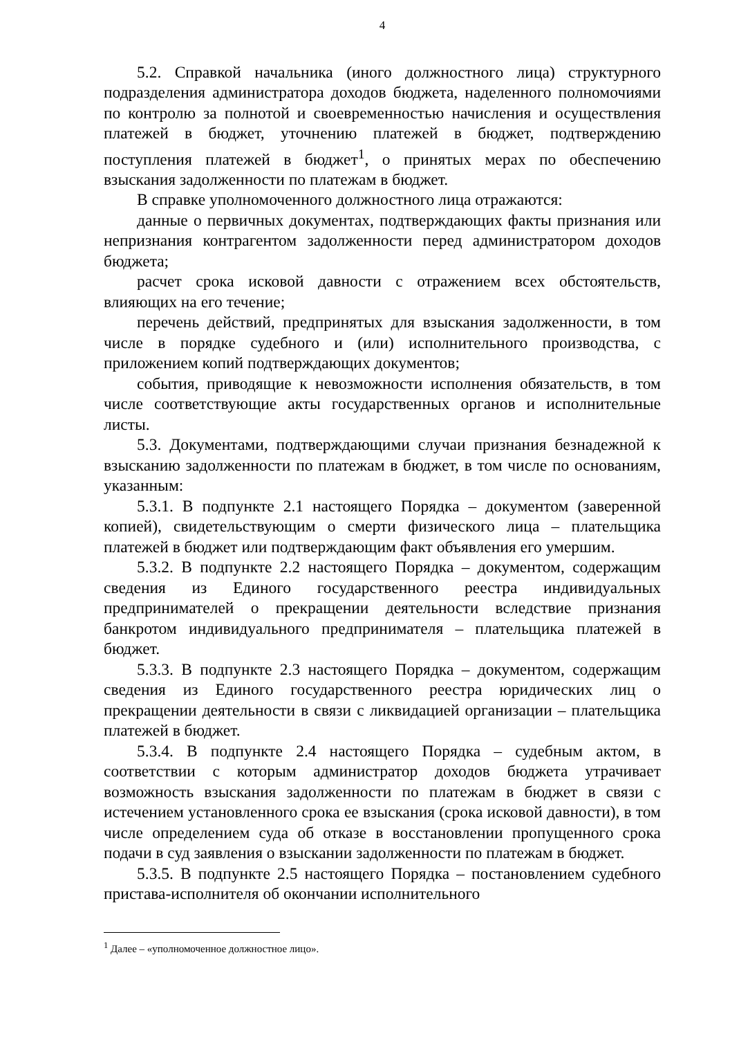4
5.2. Справкой начальника (иного должностного лица) структурного подразделения администратора доходов бюджета, наделенного полномочиями по контролю за полнотой и своевременностью начисления и осуществления платежей в бюджет, уточнению платежей в бюджет, подтверждению поступления платежей в бюджет<sup>1</sup>, о принятых мерах по обеспечению взыскания задолженности по платежам в бюджет.
В справке уполномоченного должностного лица отражаются:
данные о первичных документах, подтверждающих факты признания или непризнания контрагентом задолженности перед администратором доходов бюджета;
расчет срока исковой давности с отражением всех обстоятельств, влияющих на его течение;
перечень действий, предпринятых для взыскания задолженности, в том числе в порядке судебного и (или) исполнительного производства, с приложением копий подтверждающих документов;
события, приводящие к невозможности исполнения обязательств, в том числе соответствующие акты государственных органов и исполнительные листы.
5.3. Документами, подтверждающими случаи признания безнадежной к взысканию задолженности по платежам в бюджет, в том числе по основаниям, указанным:
5.3.1. В подпункте 2.1 настоящего Порядка – документом (заверенной копией), свидетельствующим о смерти физического лица – плательщика платежей в бюджет или подтверждающим факт объявления его умершим.
5.3.2. В подпункте 2.2 настоящего Порядка – документом, содержащим сведения из Единого государственного реестра индивидуальных предпринимателей о прекращении деятельности вследствие признания банкротом индивидуального предпринимателя – плательщика платежей в бюджет.
5.3.3. В подпункте 2.3 настоящего Порядка – документом, содержащим сведения из Единого государственного реестра юридических лиц о прекращении деятельности в связи с ликвидацией организации – плательщика платежей в бюджет.
5.3.4. В подпункте 2.4 настоящего Порядка – судебным актом, в соответствии с которым администратор доходов бюджета утрачивает возможность взыскания задолженности по платежам в бюджет в связи с истечением установленного срока ее взыскания (срока исковой давности), в том числе определением суда об отказе в восстановлении пропущенного срока подачи в суд заявления о взыскании задолженности по платежам в бюджет.
5.3.5. В подпункте 2.5 настоящего Порядка – постановлением судебного пристава-исполнителя об окончании исполнительного
<sup>1</sup> Далее – «уполномоченное должностное лицо».